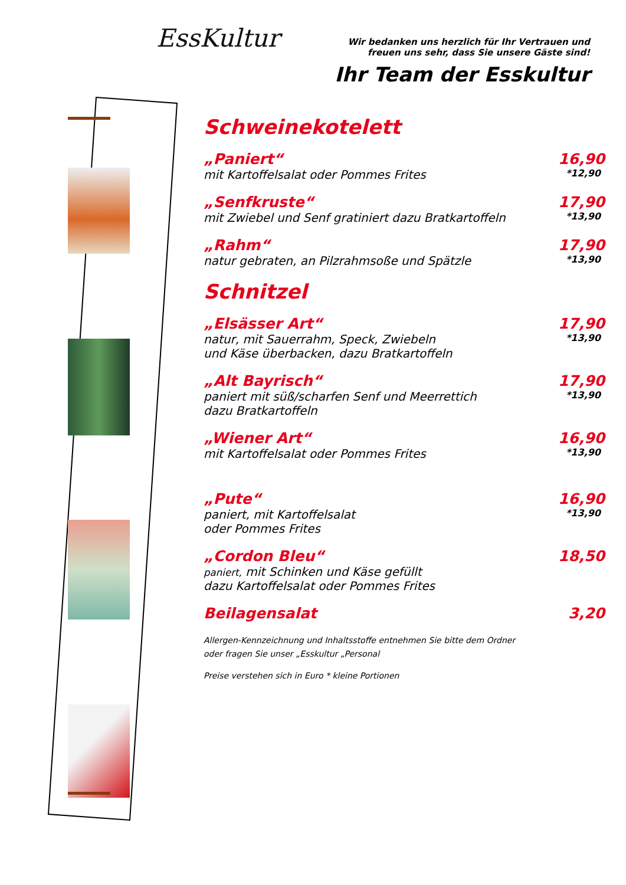EssKultur
Wir bedanken uns herzlich für Ihr Vertrauen und freuen uns sehr, dass Sie unsere Gäste sind!
Ihr Team der Esskultur
Schweinekotelett
„Paniert“16,90
mit Kartoffelsalat oder Pommes Frites *12,90
„Senfkruste“17,90
mit Zwiebel und Senf gratiniert dazu Bratkartoffeln *13,90
„Rahm“17,90
natur gebraten, an Pilzrahmsoße und Spätzle *13,90
Schnitzel
„Elsässer Art“17,90
natur, mit Sauerrahm, Speck, Zwiebeln
und Käse überbacken, dazu Bratkartoffeln *13,90
„Alt Bayrisch“17,90
paniert mit süß/scharfen Senf und Meerrettich
dazu Bratkartoffeln *13,90
„Wiener Art“16,90
mit Kartoffelsalat oder Pommes Frites *13,90
„Pute“16,90
paniert, mit Kartoffelsalat
oder Pommes Frites *13,90
„Cordon Bleu“18,50
paniert, mit Schinken und Käse gefüllt
dazu Kartoffelsalat oder Pommes Frites
Beilagensalat 3,20
Allergen-Kennzeichnung und Inhaltsstoffe entnehmen Sie bitte dem Ordner
oder fragen Sie unser „Esskultur „Personal
Preise verstehen sich in Euro * kleine Portionen